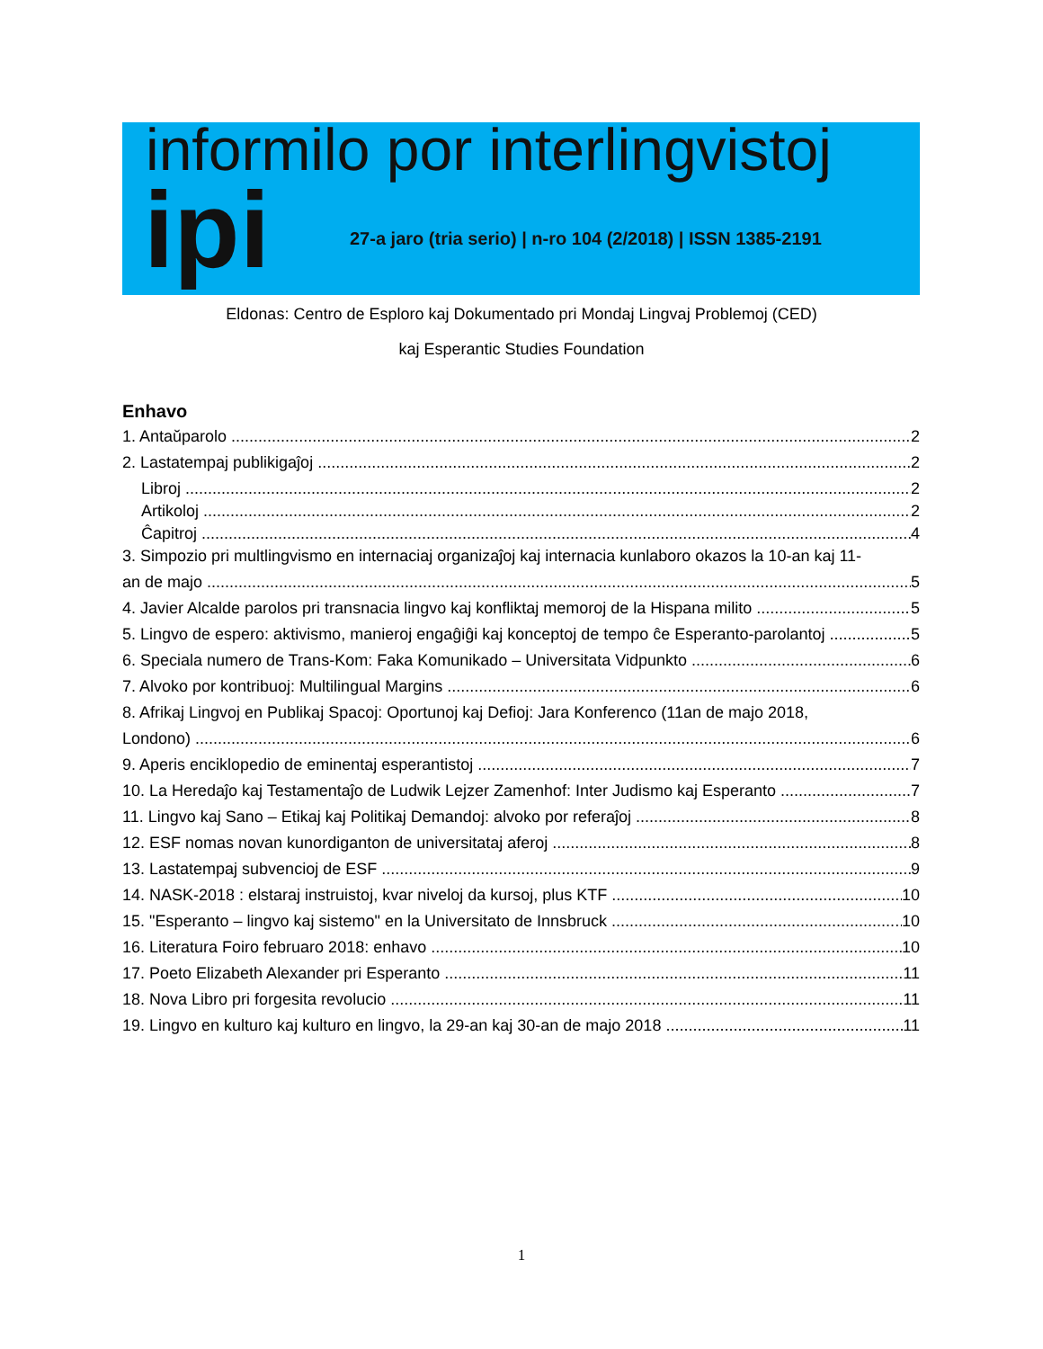informilo por interlingvistoj
ipi
27-a jaro (tria serio) | n-ro 104 (2/2018) | ISSN 1385-2191
Eldonas: Centro de Esploro kaj Dokumentado pri Mondaj Lingvaj Problemoj (CED)
kaj Esperantic Studies Foundation
Enhavo
1. Antaŭparolo 2
2. Lastatempaj publikigaĵoj 2
Libroj 2
Artikoloj 2
Ĉapitroj 4
3. Simpozio pri multlingvismo en internaciaj organizaĵoj kaj internacia kunlaboro okazos la 10-an kaj 11-
an de majo 5
4. Javier Alcalde parolos pri transnacia lingvo kaj konfliktaj memoroj de la Hispana milito 5
5. Lingvo de espero: aktivismo, manieroj engaĝiĝi kaj konceptoj de tempo ĉe Esperanto-parolantoj 5
6. Speciala numero de Trans-Kom: Faka Komunikado – Universitata Vidpunkto 6
7. Alvoko por kontribuoj: Multilingual Margins 6
8. Afrikaj Lingvoj en Publikaj Spacoj: Oportunoj kaj Defioj: Jara Konferenco (11an de majo 2018,
Londono) 6
9. Aperis enciklopedio de eminentaj esperantistoj 7
10. La Heredaĵo kaj Testamentaĵo de Ludwik Lejzer Zamenhof: Inter Judismo kaj Esperanto 7
11. Lingvo kaj Sano – Etikaj kaj Politikaj Demandoj: alvoko por referaĵoj 8
12. ESF nomas novan kunordiganton de universitataj aferoj 8
13. Lastatempaj subvencioj de ESF 9
14. NASK-2018 : elstaraj instruistoj, kvar niveloj da kursoj, plus KTF 10
15. "Esperanto – lingvo kaj sistemo" en la Universitato de Innsbruck 10
16. Literatura Foiro februaro 2018: enhavo 10
17. Poeto Elizabeth Alexander pri Esperanto 11
18. Nova Libro pri forgesita revolucio 11
19. Lingvo en kulturo kaj kulturo en lingvo, la 29-an kaj 30-an de majo 2018 11
1